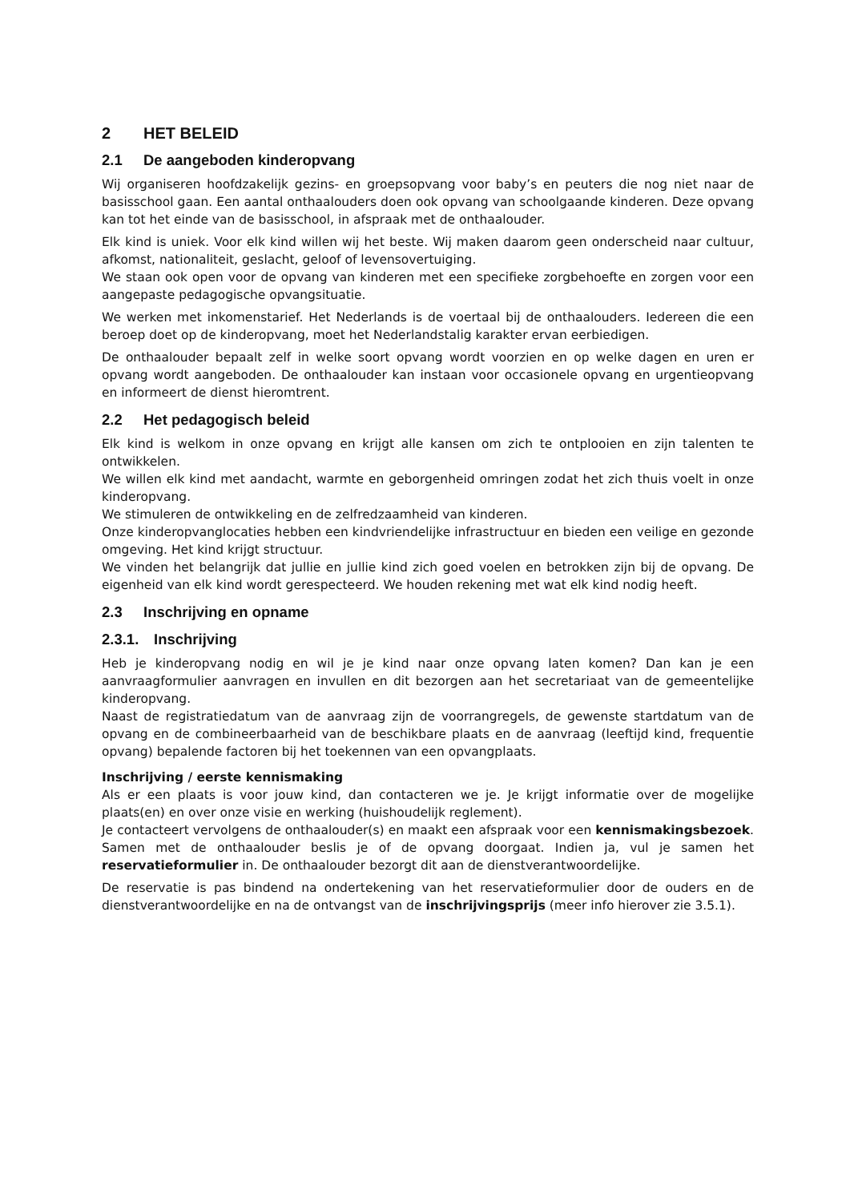2 HET BELEID
2.1 De aangeboden kinderopvang
Wij organiseren hoofdzakelijk gezins- en groepsopvang voor baby’s en peuters die nog niet naar de basisschool gaan. Een aantal onthaalouders doen ook opvang van schoolgaande kinderen. Deze opvang kan tot het einde van de basisschool, in afspraak met de onthaalouder.
Elk kind is uniek. Voor elk kind willen wij het beste. Wij maken daarom geen onderscheid naar cultuur, afkomst, nationaliteit, geslacht, geloof of levensovertuiging.
We staan ook open voor de opvang van kinderen met een specifieke zorgbehoefte en zorgen voor een aangepaste pedagogische opvangsituatie.
We werken met inkomenstarief. Het Nederlands is de voertaal bij de onthaalouders. Iedereen die een beroep doet op de kinderopvang, moet het Nederlandstalig karakter ervan eerbiedigen.
De onthaalouder bepaalt zelf in welke soort opvang wordt voorzien en op welke dagen en uren er opvang wordt aangeboden. De onthaalouder kan instaan voor occasionele opvang en urgentieopvang en informeert de dienst hieromtrent.
2.2 Het pedagogisch beleid
Elk kind is welkom in onze opvang en krijgt alle kansen om zich te ontplooien en zijn talenten te ontwikkelen.
We willen elk kind met aandacht, warmte en geborgenheid omringen zodat het zich thuis voelt in onze kinderopvang.
We stimuleren de ontwikkeling en de zelfredzaamheid van kinderen.
Onze kinderopvanglocaties hebben een kindvriendelijke infrastructuur en bieden een veilige en gezonde omgeving. Het kind krijgt structuur.
We vinden het belangrijk dat jullie en jullie kind zich goed voelen en betrokken zijn bij de opvang. De eigenheid van elk kind wordt gerespecteerd. We houden rekening met wat elk kind nodig heeft.
2.3 Inschrijving en opname
2.3.1. Inschrijving
Heb je kinderopvang nodig en wil je je kind naar onze opvang laten komen? Dan kan je een aanvraagformulier aanvragen en invullen en dit bezorgen aan het secretariaat van de gemeentelijke kinderopvang.
Naast de registratiedatum van de aanvraag zijn de voorrangregels, de gewenste startdatum van de opvang en de combineerbaarheid van de beschikbare plaats en de aanvraag (leeftijd kind, frequentie opvang) bepalende factoren bij het toekennen van een opvangplaats.
Inschrijving / eerste kennismaking
Als er een plaats is voor jouw kind, dan contacteren we je. Je krijgt informatie over de mogelijke plaats(en) en over onze visie en werking (huishoudelijk reglement).
Je contacteert vervolgens de onthaalouder(s) en maakt een afspraak voor een kennismakingsbezoek. Samen met de onthaalouder beslis je of de opvang doorgaat. Indien ja, vul je samen het reservatieformulier in. De onthaalouder bezorgt dit aan de dienstverantwoordelijke.
De reservatie is pas bindend na ondertekening van het reservatieformulier door de ouders en de dienstverantwoordelijke en na de ontvangst van de inschrijvingsprijs (meer info hierover zie 3.5.1).